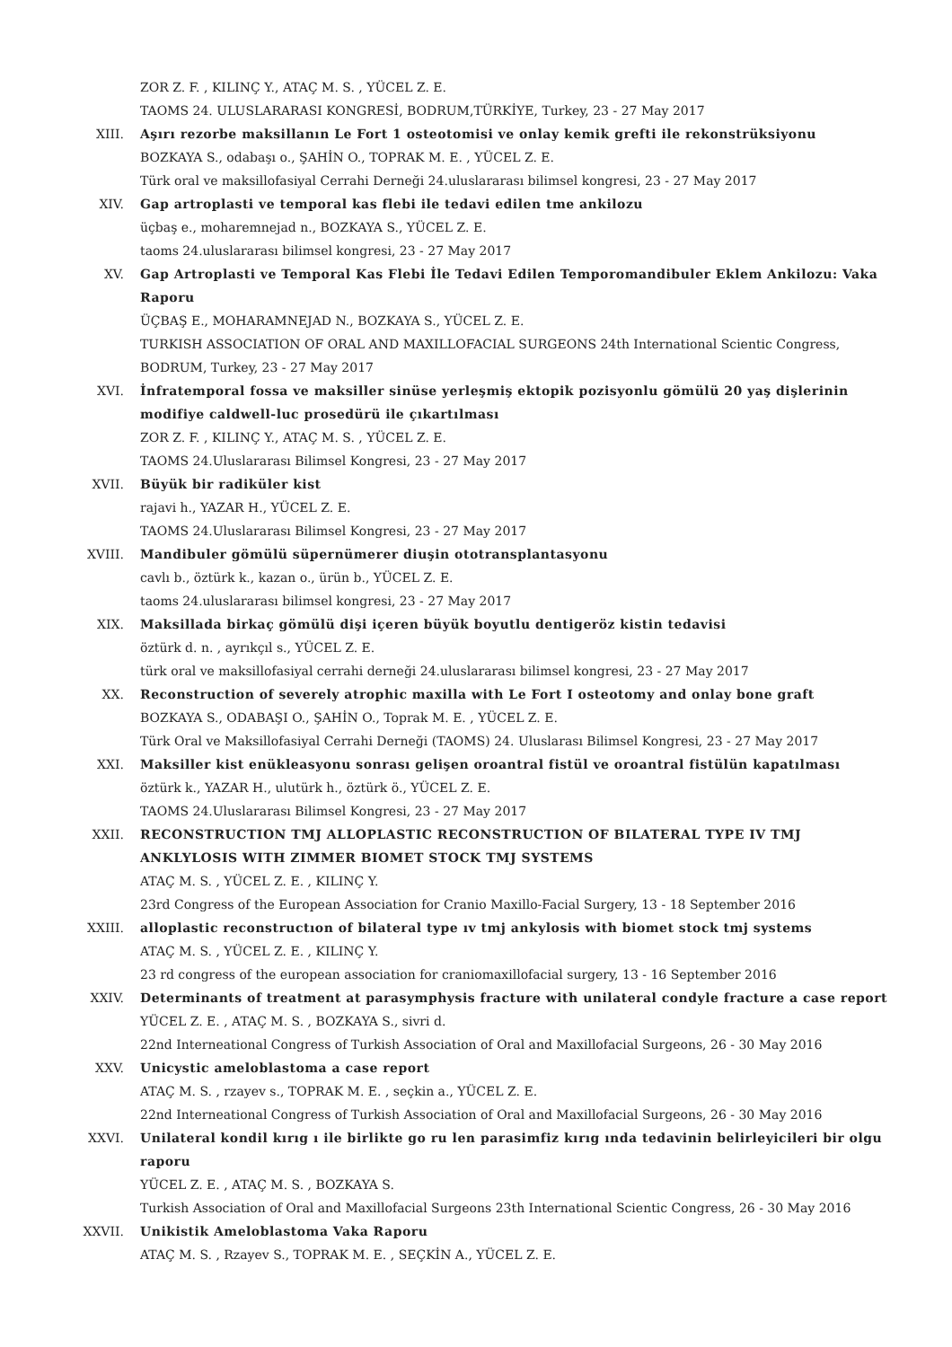ZOR Z. F. , KILINÇ Y., ATAÇ M. S. , YÜCEL Z. E.
TAOMS 24. ULUSLARARASI KONGRESİ, BODRUM,TÜRKİYE, Turkey, 23 - 27 May 2017
XIII. Aşırı rezorbe maksillanın Le Fort 1 osteotomisi ve onlay kemik grefti ile rekonstrüksiyonu
BOZKAYA S., odabaşı o., ŞAHİN O., TOPRAK M. E. , YÜCEL Z. E.
Türk oral ve maksillofasiyal Cerrahi Derneği 24.uluslararası bilimsel kongresi, 23 - 27 May 2017
XIV. Gap artroplasti ve temporal kas flebi ile tedavi edilen tme ankilozu
üçbaş e., moharemnejad n., BOZKAYA S., YÜCEL Z. E.
taoms 24.uluslararası bilimsel kongresi, 23 - 27 May 2017
XV. Gap Artroplasti ve Temporal Kas Flebi İle Tedavi Edilen Temporomandibuler Eklem Ankilozu: Vaka Raporu
ÜÇBAŞ E., MOHARAMNEJAD N., BOZKAYA S., YÜCEL Z. E.
TURKISH ASSOCIATION OF ORAL AND MAXILLOFACIAL SURGEONS 24th International Scientic Congress, BODRUM, Turkey, 23 - 27 May 2017
XVI. İnfratemporal fossa ve maksiller sinüse yerleşmiş ektopik pozisyonlu gömülü 20 yaş dişlerinin modifiye caldwell-luc prosedürü ile çıkartılması
ZOR Z. F. , KILINÇ Y., ATAÇ M. S. , YÜCEL Z. E.
TAOMS 24.Uluslararası Bilimsel Kongresi, 23 - 27 May 2017
XVII. Büyük bir radiküler kist
rajavi h., YAZAR H., YÜCEL Z. E.
TAOMS 24.Uluslararası Bilimsel Kongresi, 23 - 27 May 2017
XVIII. Mandibuler gömülü süpernümerer diuşin ototransplantasyonu
cavlı b., öztürk k., kazan o., ürün b., YÜCEL Z. E.
taoms 24.uluslararası bilimsel kongresi, 23 - 27 May 2017
XIX. Maksillada birkaç gömülü dişi içeren büyük boyutlu dentigeröz kistin tedavisi
öztürk d. n. , ayrıkçıl s., YÜCEL Z. E.
türk oral ve maksillofasiyal cerrahi derneği 24.uluslararası bilimsel kongresi, 23 - 27 May 2017
XX. Reconstruction of severely atrophic maxilla with Le Fort I osteotomy and onlay bone graft
BOZKAYA S., ODABAŞI O., ŞAHİN O., Toprak M. E. , YÜCEL Z. E.
Türk Oral ve Maksillofasiyal Cerrahi Derneği (TAOMS) 24. Uluslarası Bilimsel Kongresi, 23 - 27 May 2017
XXI. Maksiller kist enükleasyonu sonrası gelişen oroantral fistül ve oroantral fistülün kapatılması
öztürk k., YAZAR H., ulutürk h., öztürk ö., YÜCEL Z. E.
TAOMS 24.Uluslararası Bilimsel Kongresi, 23 - 27 May 2017
XXII. RECONSTRUCTION TMJ ALLOPLASTIC RECONSTRUCTION OF BILATERAL TYPE IV TMJ ANKLYLOSIS WITH ZIMMER BIOMET STOCK TMJ SYSTEMS
ATAÇ M. S. , YÜCEL Z. E. , KILINÇ Y.
23rd Congress of the European Association for Cranio Maxillo-Facial Surgery, 13 - 18 September 2016
XXIII. alloplastic reconstructıon of bilateral type ıv tmj ankylosis with biomet stock tmj systems
ATAÇ M. S. , YÜCEL Z. E. , KILINÇ Y.
23 rd congress of the european association for craniomaxillofacial surgery, 13 - 16 September 2016
XXIV. Determinants of treatment at parasymphysis fracture with unilateral condyle fracture a case report
YÜCEL Z. E. , ATAÇ M. S. , BOZKAYA S., sivri d.
22nd Interneational Congress of Turkish Association of Oral and Maxillofacial Surgeons, 26 - 30 May 2016
XXV. Unicystic ameloblastoma a case report
ATAÇ M. S. , rzayev s., TOPRAK M. E. , seçkin a., YÜCEL Z. E.
22nd Interneational Congress of Turkish Association of Oral and Maxillofacial Surgeons, 26 - 30 May 2016
XXVI. Unilateral kondil kırıg ı ile birlikte go ru len parasimfiz kırıg ında tedavinin belirleyicileri bir olgu raporu
YÜCEL Z. E. , ATAÇ M. S. , BOZKAYA S.
Turkish Association of Oral and Maxillofacial Surgeons 23th International Scientic Congress, 26 - 30 May 2016
XXVII. Unikistik Ameloblastoma Vaka Raporu
ATAÇ M. S. , Rzayev S., TOPRAK M. E. , SEÇKİN A., YÜCEL Z. E.